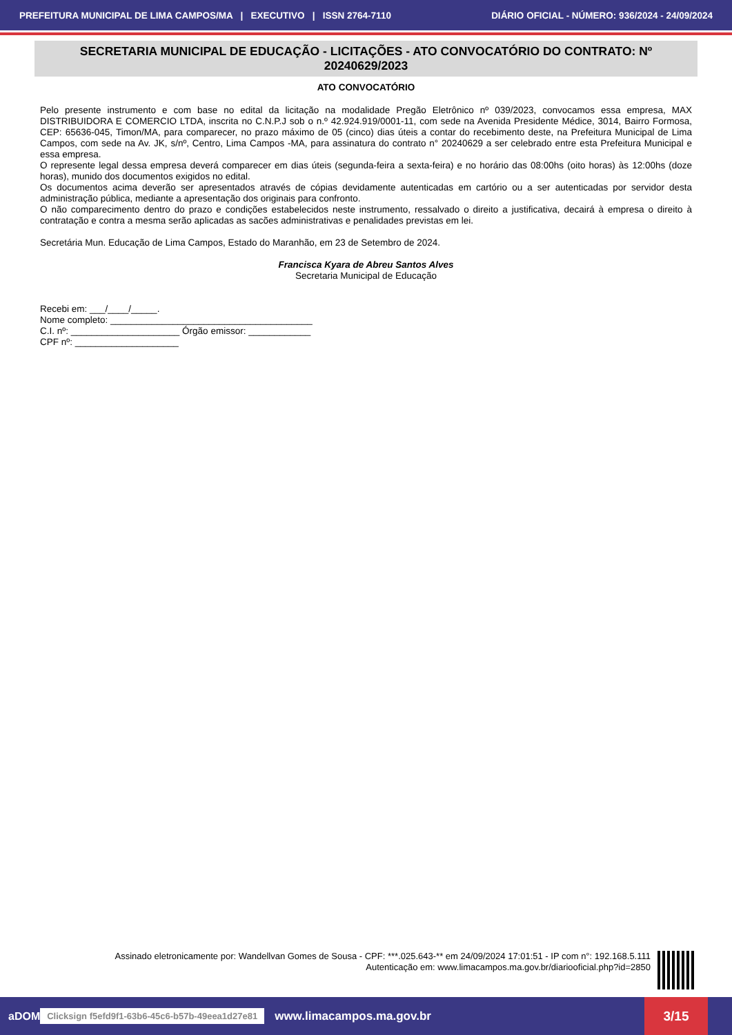PREFEITURA MUNICIPAL DE LIMA CAMPOS/MA | EXECUTIVO | ISSN 2764-7110 DIÁRIO OFICIAL - NÚMERO: 936/2024 - 24/09/2024
SECRETARIA MUNICIPAL DE EDUCAÇÃO - LICITAÇÕES - ATO CONVOCATÓRIO DO CONTRATO: Nº 20240629/2023
ATO CONVOCATÓRIO
Pelo presente instrumento e com base no edital da licitação na modalidade Pregão Eletrônico nº 039/2023, convocamos essa empresa, MAX DISTRIBUIDORA E COMERCIO LTDA, inscrita no C.N.P.J sob o n.º 42.924.919/0001-11, com sede na Avenida Presidente Médice, 3014, Bairro Formosa, CEP: 65636-045, Timon/MA, para comparecer, no prazo máximo de 05 (cinco) dias úteis a contar do recebimento deste, na Prefeitura Municipal de Lima Campos, com sede na Av. JK, s/nº, Centro, Lima Campos -MA, para assinatura do contrato n° 20240629 a ser celebrado entre esta Prefeitura Municipal e essa empresa.
O represente legal dessa empresa deverá comparecer em dias úteis (segunda-feira a sexta-feira) e no horário das 08:00hs (oito horas) às 12:00hs (doze horas), munido dos documentos exigidos no edital.
Os documentos acima deverão ser apresentados através de cópias devidamente autenticadas em cartório ou a ser autenticadas por servidor desta administração pública, mediante a apresentação dos originais para confronto.
O não comparecimento dentro do prazo e condições estabelecidos neste instrumento, ressalvado o direito a justificativa, decairá à empresa o direito à contratação e contra a mesma serão aplicadas as sacões administrativas e penalidades previstas em lei.
Secretária Mun. Educação de Lima Campos, Estado do Maranhão, em 23 de Setembro de 2024.
Francisca Kyara de Abreu Santos Alves
Secretaria Municipal de Educação
Recebi em: ___/____/_____.
Nome completo: _______________________________________
C.I. nº: _____________________ Órgão emissor: ____________
CPF nº: ____________________
Assinado eletronicamente por: Wandellvan Gomes de Sousa - CPF: ***.025.643-** em 24/09/2024 17:01:51 - IP com n°: 192.168.5.111
Autenticação em: www.limacampos.ma.gov.br/diariooficial.php?id=2850
aDOM Clicksign f5efd9f1-63b6-45c6-b57b-49eea1d27e81 www.limacampos.ma.gov.br 3/15